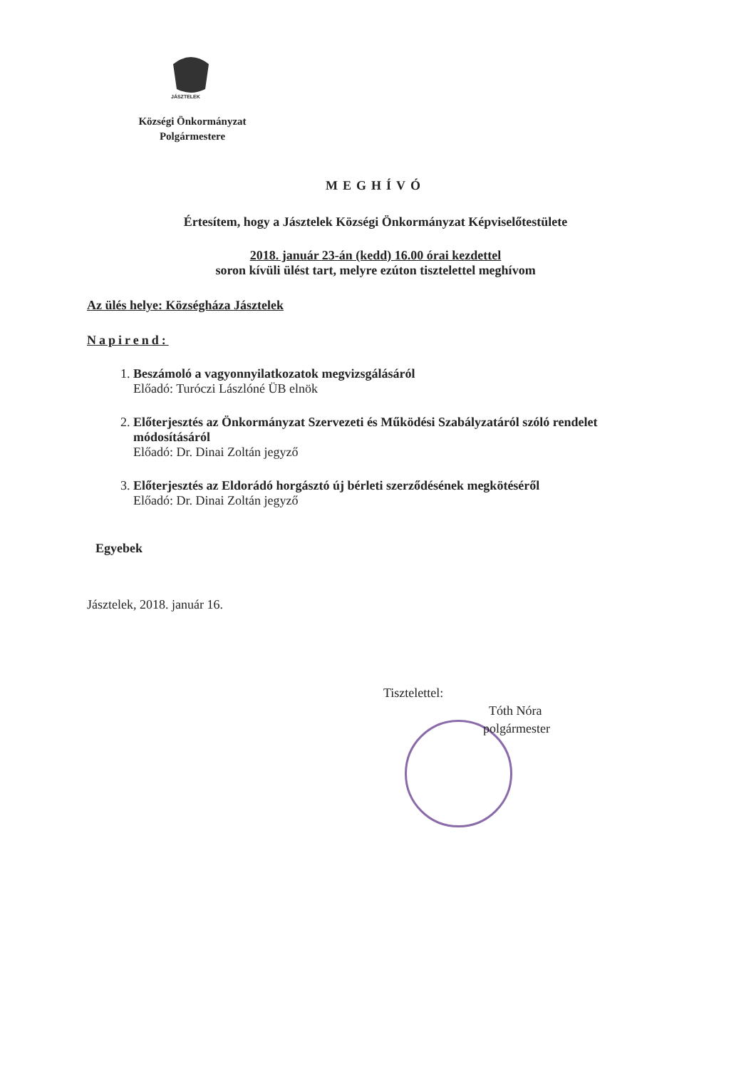JÁSZTELEK
Községi Önkormányzat
Polgármestere
MEGHÍVÓ
Értesítem, hogy a Jásztelek Községi Önkormányzat Képviselőtestülete
2018. január 23-án (kedd) 16.00 órai kezdettel
soron kívüli ülést tart, melyre ezúton tisztelettel meghívom
Az ülés helye: Községháza Jásztelek
Napirend:
1. Beszámoló a vagyonnyilatkozatok megvizsgálásáról
Előadó: Turóczi Lászlóné ÜB elnök
2. Előterjesztés az Önkormányzat Szervezeti és Működési Szabályzatáról szóló rendelet módosításáról
Előadó: Dr. Dinai Zoltán jegyző
3. Előterjesztés az Eldorádó horgásztó új bérleti szerződésének megkötéséről
Előadó: Dr. Dinai Zoltán jegyző
Egyebek
Jásztelek, 2018. január 16.
Tisztelettel:
Tóth Nóra
polgármester